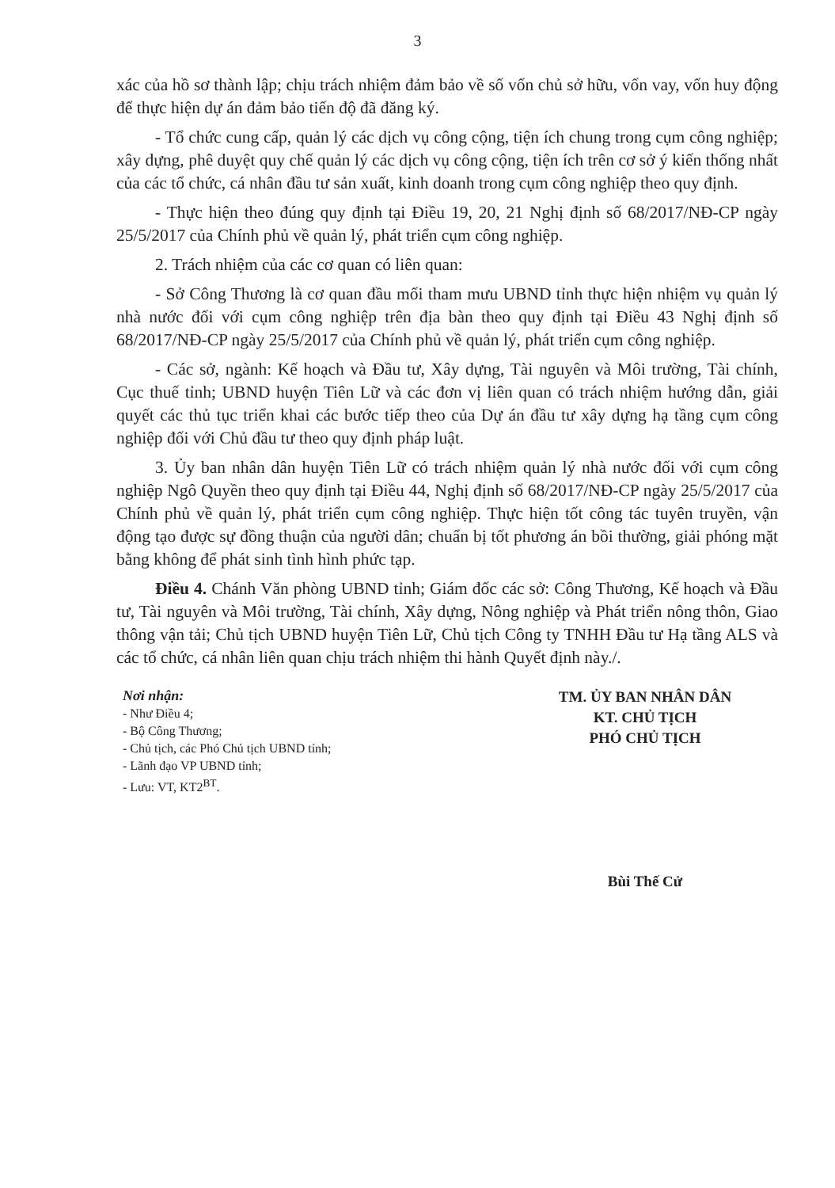3
xác của hồ sơ thành lập; chịu trách nhiệm đảm bảo về số vốn chủ sở hữu, vốn vay, vốn huy động để thực hiện dự án đảm bảo tiến độ đã đăng ký.
- Tổ chức cung cấp, quản lý các dịch vụ công cộng, tiện ích chung trong cụm công nghiệp; xây dựng, phê duyệt quy chế quản lý các dịch vụ công cộng, tiện ích trên cơ sở ý kiến thống nhất của các tổ chức, cá nhân đầu tư sản xuất, kinh doanh trong cụm công nghiệp theo quy định.
- Thực hiện theo đúng quy định tại Điều 19, 20, 21 Nghị định số 68/2017/NĐ-CP ngày 25/5/2017 của Chính phủ về quản lý, phát triển cụm công nghiệp.
2. Trách nhiệm của các cơ quan có liên quan:
- Sở Công Thương là cơ quan đầu mối tham mưu UBND tỉnh thực hiện nhiệm vụ quản lý nhà nước đối với cụm công nghiệp trên địa bàn theo quy định tại Điều 43 Nghị định số 68/2017/NĐ-CP ngày 25/5/2017 của Chính phủ về quản lý, phát triển cụm công nghiệp.
- Các sở, ngành: Kế hoạch và Đầu tư, Xây dựng, Tài nguyên và Môi trường, Tài chính, Cục thuế tỉnh; UBND huyện Tiên Lữ và các đơn vị liên quan có trách nhiệm hướng dẫn, giải quyết các thủ tục triển khai các bước tiếp theo của Dự án đầu tư xây dựng hạ tầng cụm công nghiệp đối với Chủ đầu tư theo quy định pháp luật.
3. Ủy ban nhân dân huyện Tiên Lữ có trách nhiệm quản lý nhà nước đối với cụm công nghiệp Ngô Quyền theo quy định tại Điều 44, Nghị định số 68/2017/NĐ-CP ngày 25/5/2017 của Chính phủ về quản lý, phát triển cụm công nghiệp. Thực hiện tốt công tác tuyên truyền, vận động tạo được sự đồng thuận của người dân; chuẩn bị tốt phương án bồi thường, giải phóng mặt bằng không để phát sinh tình hình phức tạp.
Điều 4. Chánh Văn phòng UBND tỉnh; Giám đốc các sở: Công Thương, Kế hoạch và Đầu tư, Tài nguyên và Môi trường, Tài chính, Xây dựng, Nông nghiệp và Phát triển nông thôn, Giao thông vận tải; Chủ tịch UBND huyện Tiên Lữ, Chủ tịch Công ty TNHH Đầu tư Hạ tầng ALS và các tổ chức, cá nhân liên quan chịu trách nhiệm thi hành Quyết định này./.
Nơi nhận:
- Như Điều 4;
- Bộ Công Thương;
- Chủ tịch, các Phó Chủ tịch UBND tỉnh;
- Lãnh đạo VP UBND tỉnh;
- Lưu: VT, KT2<sup>BT</sup>.
TM. ỦY BAN NHÂN DÂN
KT. CHỦ TỊCH
PHÓ CHỦ TỊCH
Bùi Thế Cử